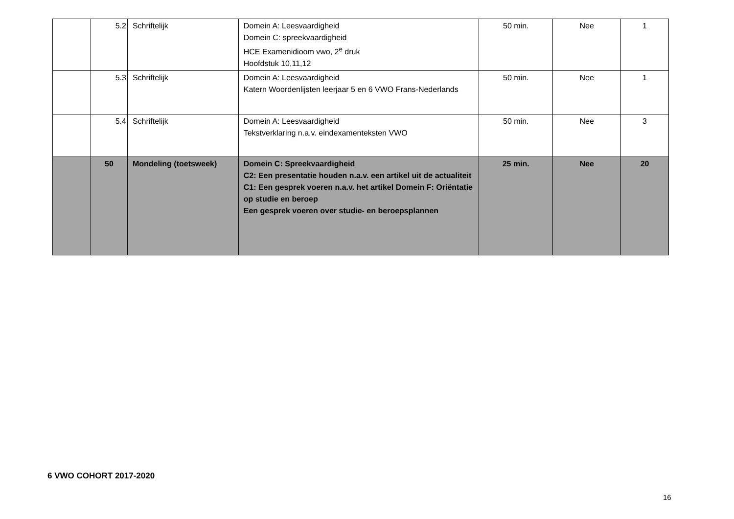| | 5.2 | Schriftelijk | Domein A: Leesvaardigheid Domein C: spreekvaardigheid HCE Examenidioom vwo, 2<sup>e</sup> druk Hoofdstuk 10,11,12 | 50 min. | Nee | 1 |
| | 5.3 | Schriftelijk | Domein A: Leesvaardigheid Katern Woordenlijsten leerjaar 5 en 6 VWO Frans-Nederlands | 50 min. | Nee | 1 |
| | 5.4 | Schriftelijk | Domein A: Leesvaardigheid Tekstverklaring n.a.v. eindexamenteksten VWO | 50 min. | Nee | 3 |
| | 50 | Mondeling (toetsweek) | Domein C: Spreekvaardigheid C2: Een presentatie houden n.a.v. een artikel uit de actualiteit C1: Een gesprek voeren n.a.v. het artikel Domein F: Oriëntatie op studie en beroep Een gesprek voeren over studie- en beroepsplannen | 25 min. | Nee | 20 |
6 VWO COHORT 2017-2020
16